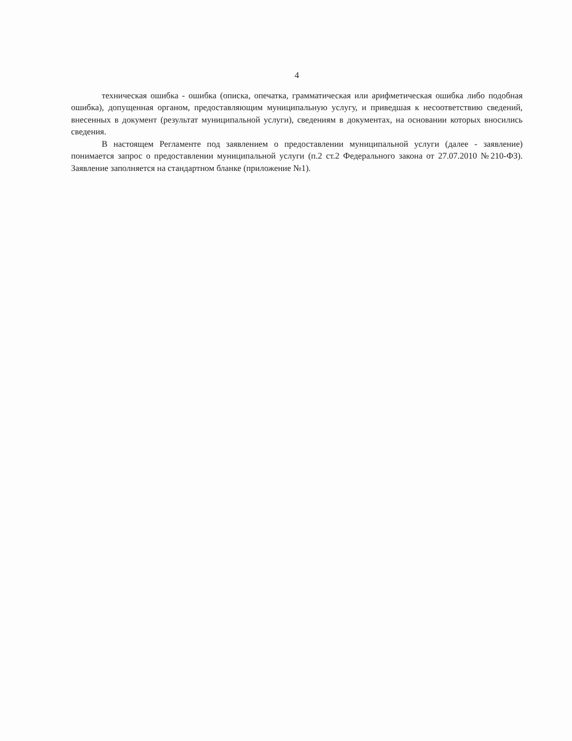4
техническая ошибка - ошибка (описка, опечатка, грамматическая или арифметическая ошибка либо подобная ошибка), допущенная органом, предоставляющим муниципальную услугу, и приведшая к несоответствию сведений, внесенных в документ (результат муниципальной услуги), сведениям в документах, на основании которых вносились сведения.
В настоящем Регламенте под заявлением о предоставлении муниципальной услуги (далее - заявление) понимается запрос о предоставлении муниципальной услуги (п.2 ст.2 Федерального закона от 27.07.2010 №210-ФЗ). Заявление заполняется на стандартном бланке (приложение №1).